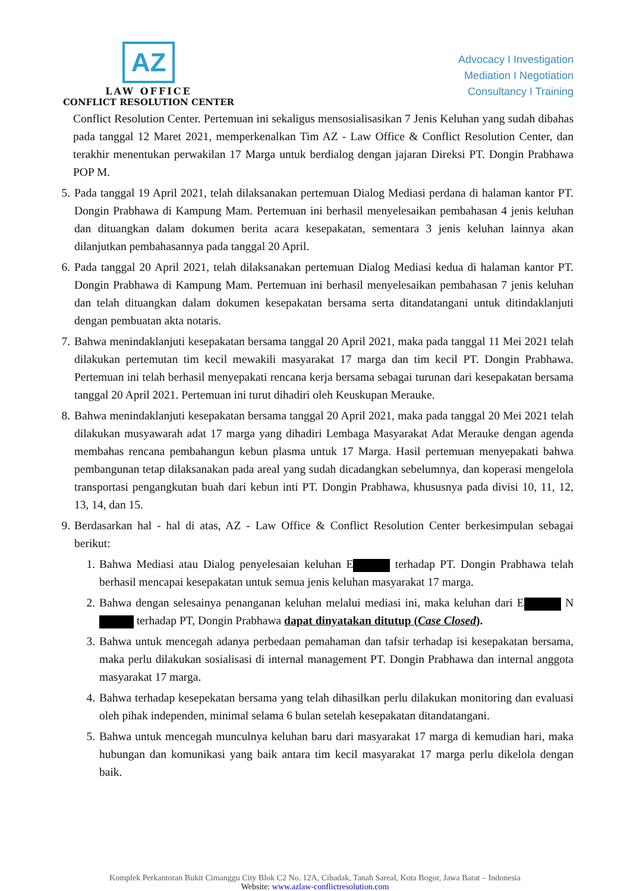AZ
LAW OFFICE
CONFLICT RESOLUTION CENTER
Advocacy I Investigation
Mediation I Negotiation
Consultancy I Training
Conflict Resolution Center. Pertemuan ini sekaligus mensosialisasikan 7 Jenis Keluhan yang sudah dibahas pada tanggal 12 Maret 2021, memperkenalkan Tim AZ - Law Office & Conflict Resolution Center, dan terakhir menentukan perwakilan 17 Marga untuk berdialog dengan jajaran Direksi PT. Dongin Prabhawa POP M.
5. Pada tanggal 19 April 2021, telah dilaksanakan pertemuan Dialog Mediasi perdana di halaman kantor PT. Dongin Prabhawa di Kampung Mam. Pertemuan ini berhasil menyelesaikan pembahasan 4 jenis keluhan dan dituangkan dalam dokumen berita acara kesepakatan, sementara 3 jenis keluhan lainnya akan dilanjutkan pembahasannya pada tanggal 20 April.
6. Pada tanggal 20 April 2021, telah dilaksanakan pertemuan Dialog Mediasi kedua di halaman kantor PT. Dongin Prabhawa di Kampung Mam. Pertemuan ini berhasil menyelesaikan pembahasan 7 jenis keluhan dan telah dituangkan dalam dokumen kesepakatan bersama serta ditandatangani untuk ditindaklanjuti dengan pembuatan akta notaris.
7. Bahwa menindaklanjuti kesepakatan bersama tanggal 20 April 2021, maka pada tanggal 11 Mei 2021 telah dilakukan pertemutan tim kecil mewakili masyarakat 17 marga dan tim kecil PT. Dongin Prabhawa. Pertemuan ini telah berhasil menyepakati rencana kerja bersama sebagai turunan dari kesepakatan bersama tanggal 20 April 2021. Pertemuan ini turut dihadiri oleh Keuskupan Merauke.
8. Bahwa menindaklanjuti kesepakatan bersama tanggal 20 April 2021, maka pada tanggal 20 Mei 2021 telah dilakukan musyawarah adat 17 marga yang dihadiri Lembaga Masyarakat Adat Merauke dengan agenda membahas rencana pembahangun kebun plasma untuk 17 Marga. Hasil pertemuan menyepakati bahwa pembangunan tetap dilaksanakan pada areal yang sudah dicadangkan sebelumnya, dan koperasi mengelola transportasi pengangkutan buah dari kebun inti PT. Dongin Prabhawa, khususnya pada divisi 10, 11, 12, 13, 14, dan 15.
9. Berdasarkan hal - hal di atas, AZ - Law Office & Conflict Resolution Center berkesimpulan sebagai berikut:
1. Bahwa Mediasi atau Dialog penyelesaian keluhan E terhadap PT. Dongin Prabhawa telah berhasil mencapai kesepakatan untuk semua jenis keluhan masyarakat 17 marga.
2. Bahwa dengan selesainya penanganan keluhan melalui mediasi ini, maka keluhan dari E N terhadap PT, Dongin Prabhawa dapat dinyatakan ditutup (Case Closed).
3. Bahwa untuk mencegah adanya perbedaan pemahaman dan tafsir terhadap isi kesepakatan bersama, maka perlu dilakukan sosialisasi di internal management PT. Dongin Prabhawa dan internal anggota masyarakat 17 marga.
4. Bahwa terhadap kesepekatan bersama yang telah dihasilkan perlu dilakukan monitoring dan evaluasi oleh pihak independen, minimal selama 6 bulan setelah kesepakatan ditandatangani.
5. Bahwa untuk mencegah munculnya keluhan baru dari masyarakat 17 marga di kemudian hari, maka hubungan dan komunikasi yang baik antara tim kecil masyarakat 17 marga perlu dikelola dengan baik.
Komplek Perkantoran Bukit Cimanggu City Blok C2 No. 12A, Cibadak, Tanah Sareal, Kota Bogor, Jawa Barat – Indonesia
Website: www.azlaw-conflictresolution.com